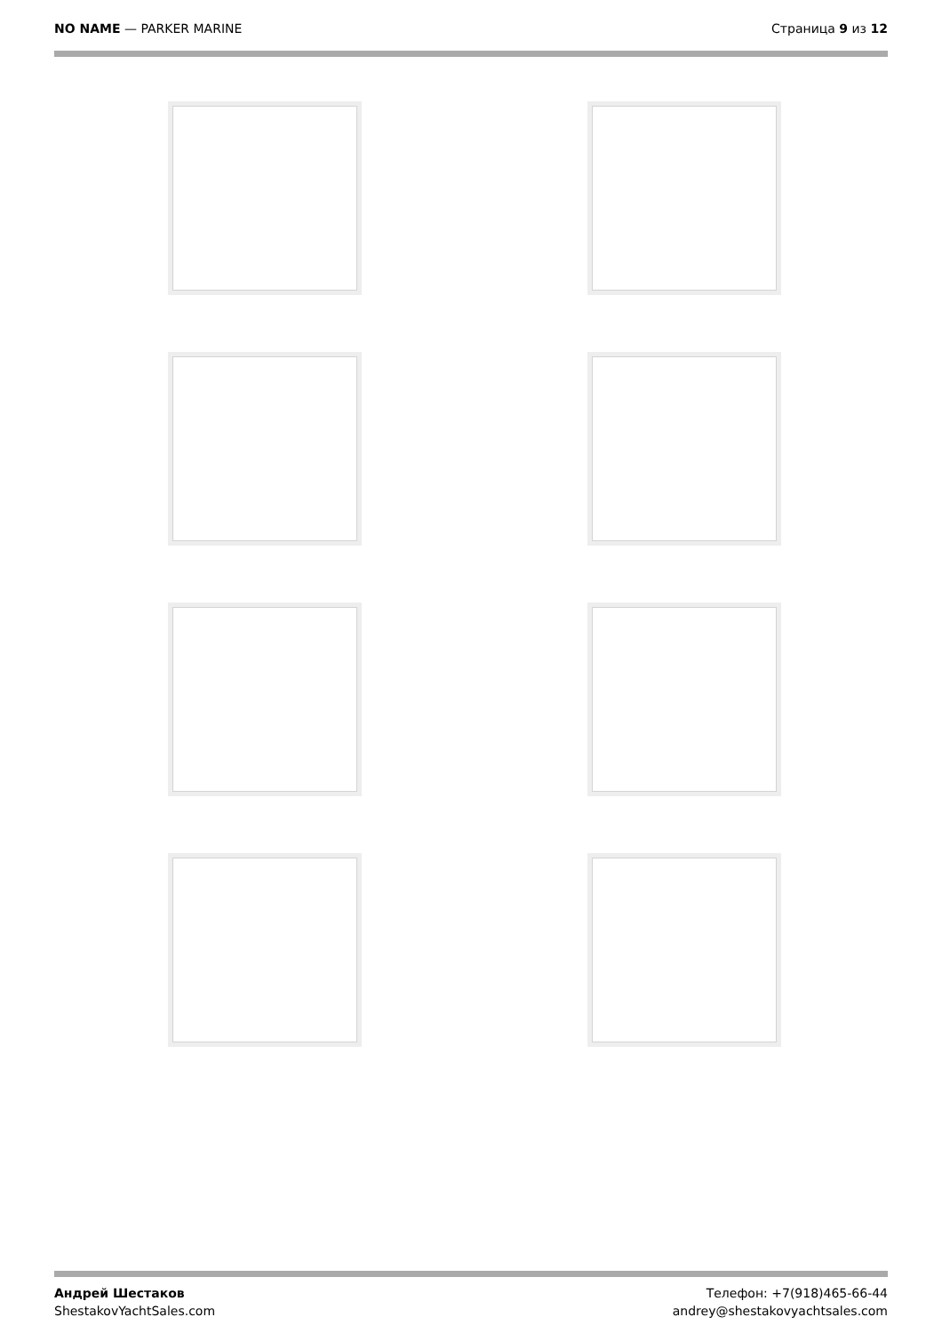NO NAME — PARKER MARINE Страница 9 из 12
Андрей Шестаков
ShestakovYachtSales.com
Телефон: +7(918)465-66-44
andrey@shestakovyachtsales.com